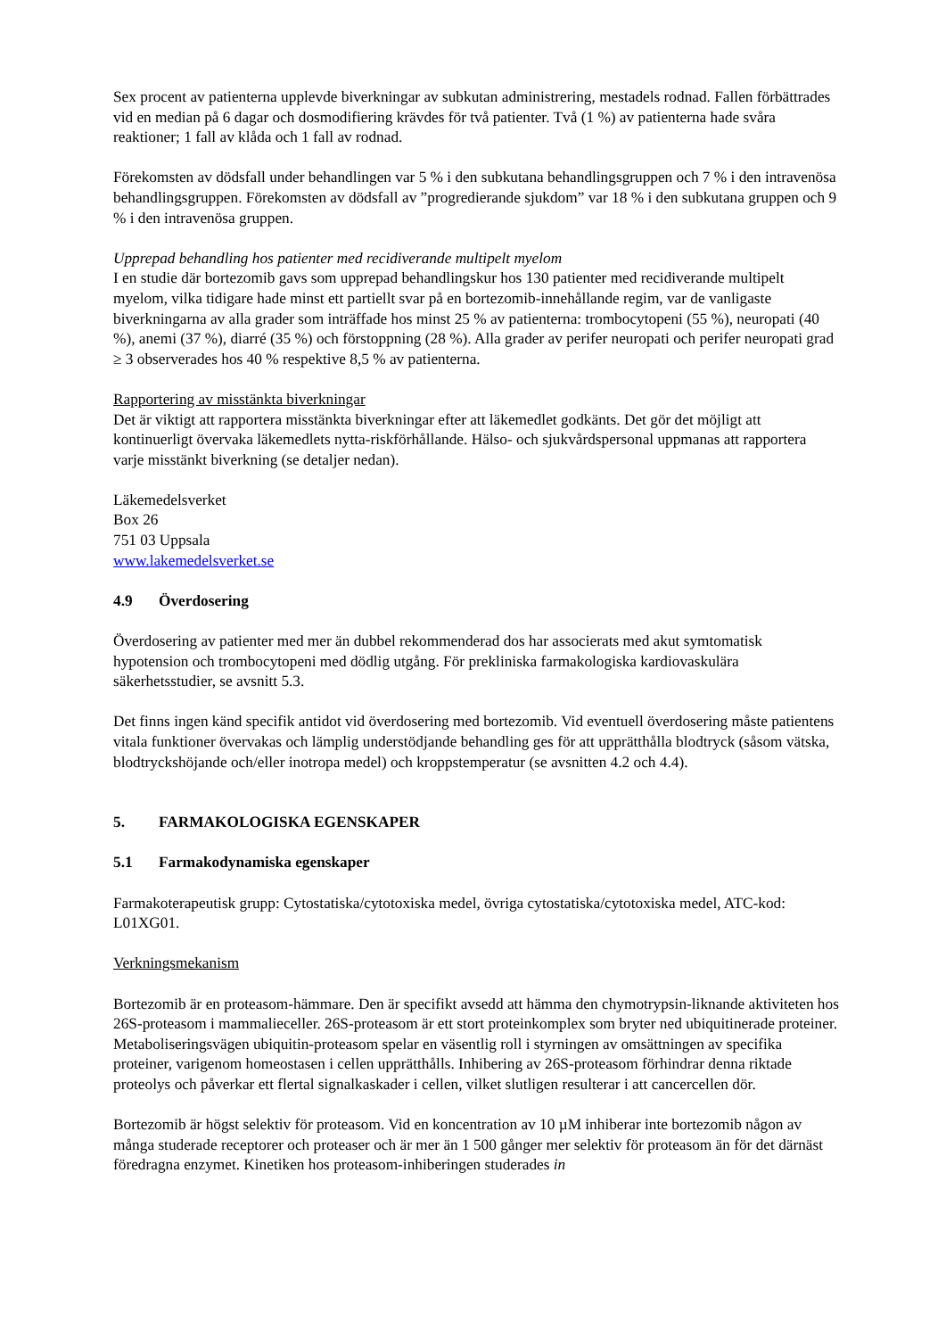Sex procent av patienterna upplevde biverkningar av subkutan administrering, mestadels rodnad. Fallen förbättrades vid en median på 6 dagar och dosmodifiering krävdes för två patienter. Två (1 %) av patienterna hade svåra reaktioner; 1 fall av klåda och 1 fall av rodnad.
Förekomsten av dödsfall under behandlingen var 5 % i den subkutana behandlingsgruppen och 7 % i den intravenösa behandlingsgruppen. Förekomsten av dödsfall av ”progredierande sjukdom” var 18 % i den subkutana gruppen och 9 % i den intravenösa gruppen.
Upprepad behandling hos patienter med recidiverande multipelt myelom
I en studie där bortezomib gavs som upprepad behandlingskur hos 130 patienter med recidiverande multipelt myelom, vilka tidigare hade minst ett partiellt svar på en bortezomib-innehållande regim, var de vanligaste biverkningarna av alla grader som inträffade hos minst 25 % av patienterna: trombocytopeni (55 %), neuropati (40 %), anemi (37 %), diarré (35 %) och förstoppning (28 %). Alla grader av perifer neuropati och perifer neuropati grad ≥ 3 observerades hos 40 % respektive 8,5 % av patienterna.
Rapportering av misstänkta biverkningar
Det är viktigt att rapportera misstänkta biverkningar efter att läkemedlet godkänts. Det gör det möjligt att kontinuerligt övervaka läkemedlets nytta-riskförhållande. Hälso- och sjukvårdspersonal uppmanas att rapportera varje misstänkt biverkning (se detaljer nedan).
Läkemedelsverket
Box 26
751 03 Uppsala
www.lakemedelsverket.se
4.9 Överdosering
Överdosering av patienter med mer än dubbel rekommenderad dos har associerats med akut symtomatisk hypotension och trombocytopeni med dödlig utgång. För prekliniska farmakologiska kardiovaskulära säkerhetsstudier, se avsnitt 5.3.
Det finns ingen känd specifik antidot vid överdosering med bortezomib. Vid eventuell överdosering måste patientens vitala funktioner övervakas och lämplig understödjande behandling ges för att upprätthålla blodtryck (såsom vätska, blodtryckshöjande och/eller inotropa medel) och kroppstemperatur (se avsnitten 4.2 och 4.4).
5. FARMAKOLOGISKA EGENSKAPER
5.1 Farmakodynamiska egenskaper
Farmakoterapeutisk grupp: Cytostatiska/cytotoxiska medel, övriga cytostatiska/cytotoxiska medel, ATC-kod: L01XG01.
Verkningsmekanism
Bortezomib är en proteasom-hämmare. Den är specifikt avsedd att hämma den chymotrypsin-liknande aktiviteten hos 26S-proteasom i mammalieceller. 26S-proteasom är ett stort proteinkomplex som bryter ned ubiquitinerade proteiner. Metaboliseringsvägen ubiquitin-proteasom spelar en väsentlig roll i styrningen av omsättningen av specifika proteiner, varigenom homeostasen i cellen upprätthålls. Inhibering av 26S-proteasom förhindrar denna riktade proteolys och påverkar ett flertal signalkaskader i cellen, vilket slutligen resulterar i att cancercellen dör.
Bortezomib är högst selektiv för proteasom. Vid en koncentration av 10 µM inhiberar inte bortezomib någon av många studerade receptorer och proteaser och är mer än 1 500 gånger mer selektiv för proteasom än för det därnäst föredragna enzymet. Kinetiken hos proteasom-inhiberingen studerades in